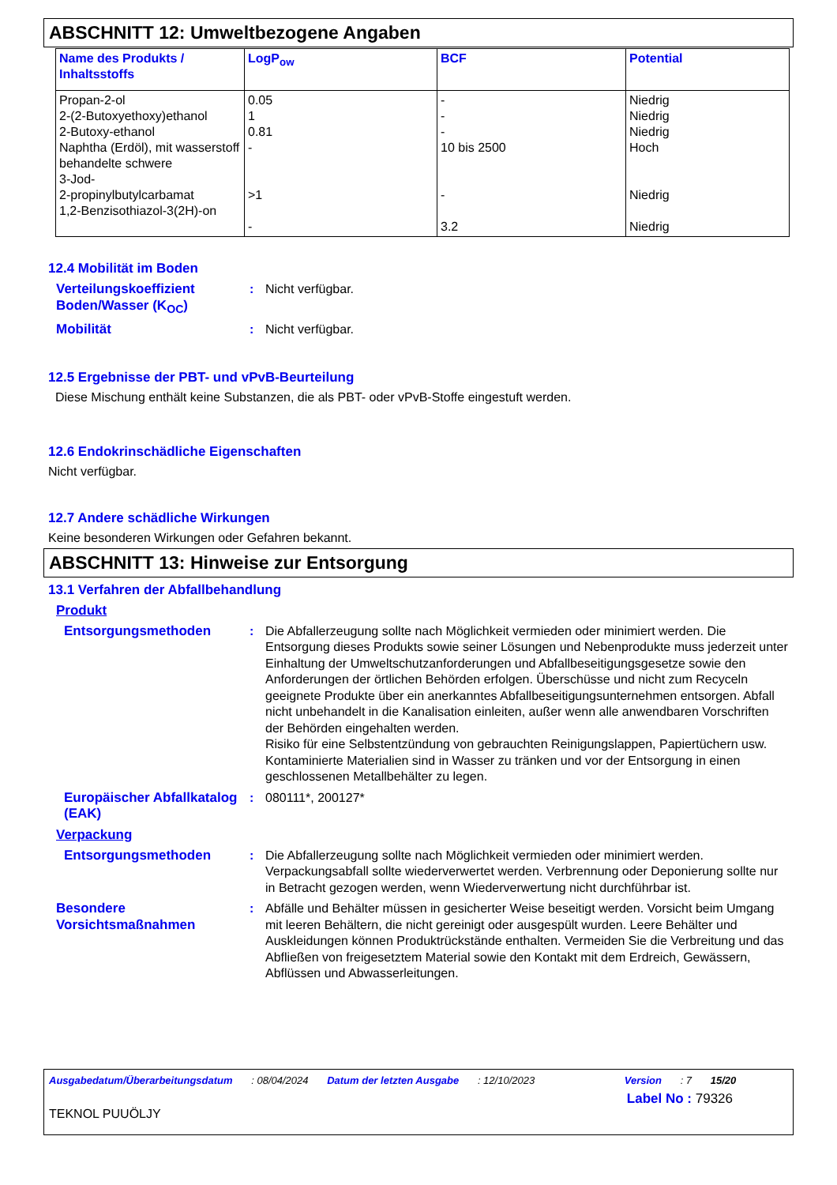ABSCHNITT 12: Umweltbezogene Angaben
| Name des Produkts / Inhaltsstoffs | LogP<sub>ow</sub> | BCF | Potential |
| --- | --- | --- | --- |
| Propan-2-ol 2-(2-Butoxyethoxy)ethanol 2-Butoxy-ethanol Naphtha (Erdöl), mit wasserstoff behandelte schwere 3-Jod- 2-propinylbutylcarbamat 1,2-Benzisothiazol-3(2H)-on | 0.05 1 0.81 - >1 - | - - - 10 bis 2500 - 3.2 | Niedrig Niedrig Niedrig Hoch Niedrig Niedrig |
12.4 Mobilität im Boden
Verteilungskoeffizient Boden/Wasser (K<sub>OC</sub>)
: Nicht verfügbar.
Mobilität : Nicht verfügbar.
12.5 Ergebnisse der PBT- und vPvB-Beurteilung
Diese Mischung enthält keine Substanzen, die als PBT- oder vPvB-Stoffe eingestuft werden.
12.6 Endokrinschädliche Eigenschaften
Nicht verfügbar.
12.7 Andere schädliche Wirkungen
Keine besonderen Wirkungen oder Gefahren bekannt.
ABSCHNITT 13: Hinweise zur Entsorgung
13.1 Verfahren der Abfallbehandlung
Produkt
Entsorgungsmethoden : Die Abfallerzeugung sollte nach Möglichkeit vermieden oder minimiert werden. Die Entsorgung dieses Produkts sowie seiner Lösungen und Nebenprodukte muss jederzeit unter Einhaltung der Umweltschutzanforderungen und Abfallbeseitigungsgesetze sowie den Anforderungen der örtlichen Behörden erfolgen. Überschüsse und nicht zum Recyceln geeignete Produkte über ein anerkanntes Abfallbeseitigungsunternehmen entsorgen. Abfall nicht unbehandelt in die Kanalisation einleiten, außer wenn alle anwendbaren Vorschriften der Behörden eingehalten werden.
Risiko für eine Selbstentzündung von gebrauchten Reinigungslappen, Papiertüchern usw. Kontaminierte Materialien sind in Wasser zu tränken und vor der Entsorgung in einen geschlossenen Metallbehälter zu legen.
Europäischer Abfallkatalog (EAK)
: 080111*, 200127*
Verpackung
Entsorgungsmethoden : Die Abfallerzeugung sollte nach Möglichkeit vermieden oder minimiert werden. Verpackungsabfall sollte wiederverwertet werden. Verbrennung oder Deponierung sollte nur in Betracht gezogen werden, wenn Wiederverwertung nicht durchführbar ist.
Besondere Vorsichtsmaßnahmen
: Abfälle und Behälter müssen in gesicherter Weise beseitigt werden. Vorsicht beim Umgang mit leeren Behältern, die nicht gereinigt oder ausgespült wurden. Leere Behälter und Auskleidungen können Produktrückstände enthalten. Vermeiden Sie die Verbreitung und das Abfließen von freigesetztem Material sowie den Kontakt mit dem Erdreich, Gewässern, Abflüssen und Abwasserleitungen.
Ausgabedatum/Überarbeitungsdatum : 08/04/2024 Datum der letzten Ausgabe : 12/10/2023 Version : 7 15/20
Label No : 79326
TEKNOL PUUÖLJY